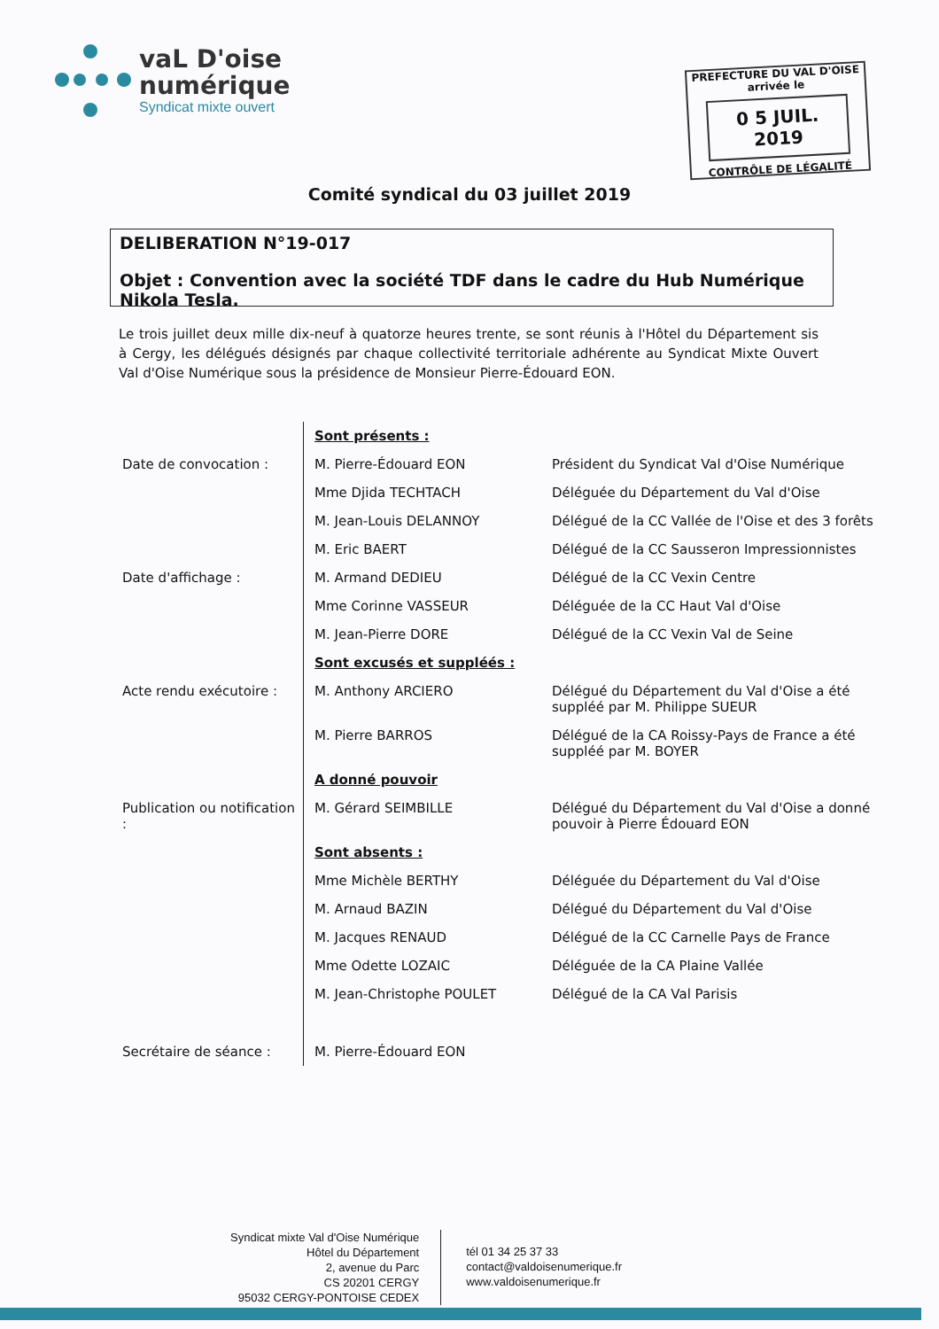vaL D'oise
numérique
Syndicat mixte ouvert
PREFECTURE DU VAL D'OISE
arrivée le
0 5 JUIL. 2019
CONTRÔLE DE LÉGALITÉ
Comité syndical du 03 juillet 2019
DELIBERATION N°19-017
Objet : Convention avec la société TDF dans le cadre du Hub Numérique Nikola Tesla.
Le trois juillet deux mille dix-neuf à quatorze heures trente, se sont réunis à l'Hôtel du Département sis à Cergy, les délégués désignés par chaque collectivité territoriale adhérente au Syndicat Mixte Ouvert Val d'Oise Numérique sous la présidence de Monsieur Pierre-Édouard EON.
| | Sont présents : | |
| Date de convocation : | M. Pierre-Édouard EON | Président du Syndicat Val d'Oise Numérique |
| | Mme Djida TECHTACH | Déléguée du Département du Val d'Oise |
| | M. Jean-Louis DELANNOY | Délégué de la CC Vallée de l'Oise et des 3 forêts |
| | M. Eric BAERT | Délégué de la CC Sausseron Impressionnistes |
| Date d'affichage : | M. Armand DEDIEU | Délégué de la CC Vexin Centre |
| | Mme Corinne VASSEUR | Déléguée de la CC Haut Val d'Oise |
| | M. Jean-Pierre DORE | Délégué de la CC Vexin Val de Seine |
| | Sont excusés et suppléés : | |
| Acte rendu exécutoire : | M. Anthony ARCIERO | Délégué du Département du Val d'Oise a été suppléé par M. Philippe SUEUR |
| | M. Pierre BARROS | Délégué de la CA Roissy-Pays de France a été suppléé par M. BOYER |
| | A donné pouvoir | |
| Publication ou notification : | M. Gérard SEIMBILLE | Délégué du Département du Val d'Oise a donné pouvoir à Pierre Édouard EON |
| | Sont absents : | |
| | Mme Michèle BERTHY | Déléguée du Département du Val d'Oise |
| | M. Arnaud BAZIN | Délégué du Département du Val d'Oise |
| | M. Jacques RENAUD | Délégué de la CC Carnelle Pays de France |
| | Mme Odette LOZAIC | Déléguée de la CA Plaine Vallée |
| | M. Jean-Christophe POULET | Délégué de la CA Val Parisis |
| Secrétaire de séance : | M. Pierre-Édouard EON | |
Syndicat mixte Val d'Oise Numérique
Hôtel du Département
2, avenue du Parc
CS 20201 CERGY
95032 CERGY-PONTOISE CEDEX
tél 01 34 25 37 33
contact@valdoisenumerique.fr
www.valdoisenumerique.fr